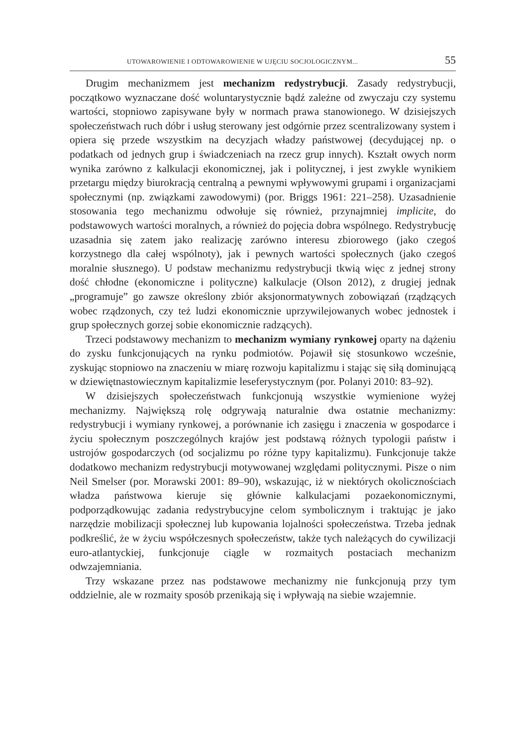UTOWAROWIENIE I ODTOWAROWIENIE W UJĘCIU SOCJOLOGICZNYM... 55
Drugim mechanizmem jest mechanizm redystrybucji. Zasady redystrybucji, początkowo wyznaczane dość woluntarystycznie bądź zależne od zwyczaju czy systemu wartości, stopniowo zapisywane były w normach prawa stanowionego. W dzisiejszych społeczeństwach ruch dóbr i usług sterowany jest odgórnie przez scentralizowany system i opiera się przede wszystkim na decyzjach władzy państwowej (decydującej np. o podatkach od jednych grup i świadczeniach na rzecz grup innych). Kształt owych norm wynika zarówno z kalkulacji ekonomicznej, jak i politycznej, i jest zwykle wynikiem przetargu między biurokracją centralną a pewnymi wpływowymi grupami i organizacjami społecznymi (np. związkami zawodowymi) (por. Briggs 1961: 221–258). Uzasadnienie stosowania tego mechanizmu odwołuje się również, przynajmniej implicite, do podstawowych wartości moralnych, a również do pojęcia dobra wspólnego. Redystrybucję uzasadnia się zatem jako realizację zarówno interesu zbiorowego (jako czegoś korzystnego dla całej wspólnoty), jak i pewnych wartości społecznych (jako czegoś moralnie słusznego). U podstaw mechanizmu redystrybucji tkwią więc z jednej strony dość chłodne (ekonomiczne i polityczne) kalkulacje (Olson 2012), z drugiej jednak „programuje” go zawsze określony zbiór aksjonormatywnych zobowiązań (rządzących wobec rządzonych, czy też ludzi ekonomicznie uprzywilejowanych wobec jednostek i grup społecznych gorzej sobie ekonomicznie radzących).
Trzeci podstawowy mechanizm to mechanizm wymiany rynkowej oparty na dążeniu do zysku funkcjonujących na rynku podmiotów. Pojawił się stosunkowo wcześnie, zyskując stopniowo na znaczeniu w miarę rozwoju kapitalizmu i stając się siłą dominującą w dziewiętnastowiecznym kapitalizmie leseferystycznym (por. Polanyi 2010: 83–92).
W dzisiejszych społeczeństwach funkcjonują wszystkie wymienione wyżej mechanizmy. Największą rolę odgrywają naturalnie dwa ostatnie mechanizmy: redystrybucji i wymiany rynkowej, a porównanie ich zasięgu i znaczenia w gospodarce i życiu społecznym poszczególnych krajów jest podstawą różnych typologii państw i ustrojów gospodarczych (od socjalizmu po różne typy kapitalizmu). Funkcjonuje także dodatkowo mechanizm redystrybucji motywowanej względami politycznymi. Pisze o nim Neil Smelser (por. Morawski 2001: 89–90), wskazując, iż w niektórych okolicznościach władza państwowa kieruje się głównie kalkulacjami pozaekonomicznymi, podporządkowując zadania redystrybucyjne celom symbolicznym i traktując je jako narzędzie mobilizacji społecznej lub kupowania lojalności społeczeństwa. Trzeba jednak podkreślić, że w życiu współczesnych społeczeństw, także tych należących do cywilizacji euro-atlantyckiej, funkcjonuje ciągle w rozmaitych postaciach mechanizm odwzajemniania.
Trzy wskazane przez nas podstawowe mechanizmy nie funkcjonują przy tym oddzielnie, ale w rozmaity sposób przenikają się i wpływają na siebie wzajemnie.